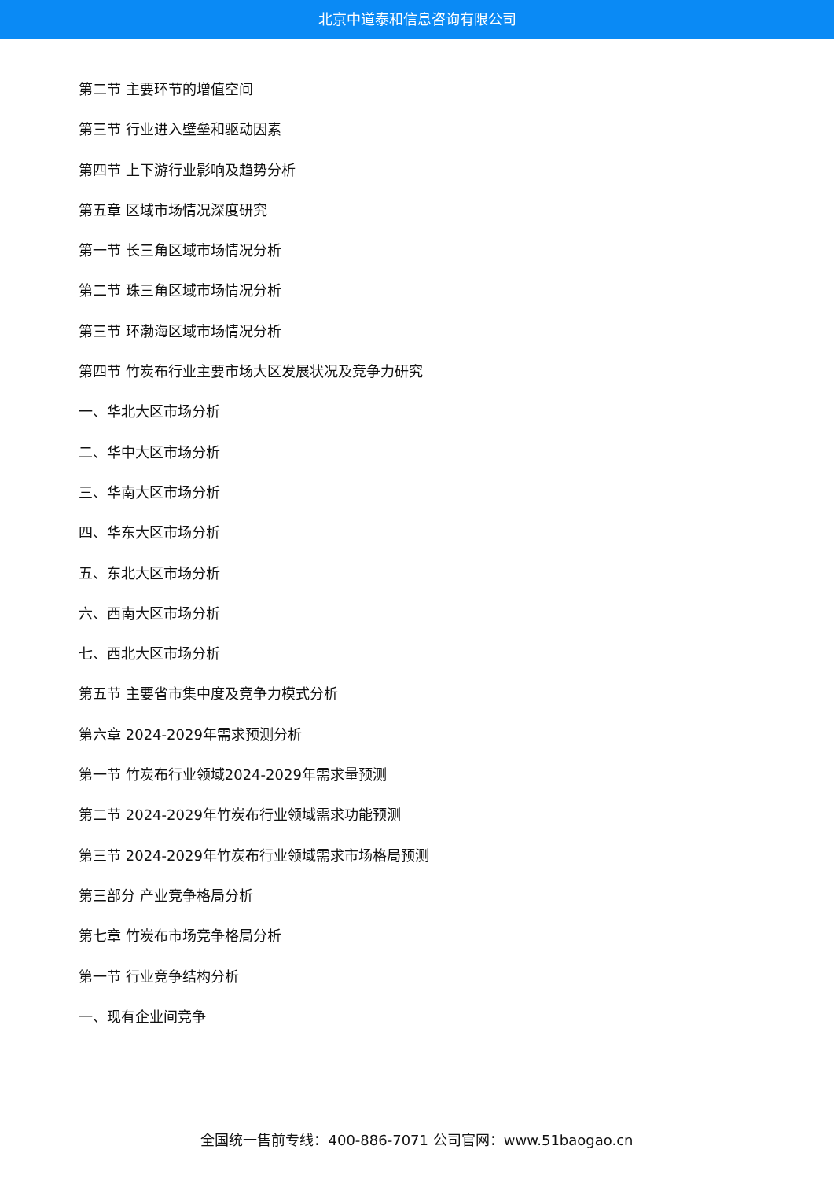北京中道泰和信息咨询有限公司
第二节 主要环节的增值空间
第三节 行业进入壁垒和驱动因素
第四节 上下游行业影响及趋势分析
第五章 区域市场情况深度研究
第一节 长三角区域市场情况分析
第二节 珠三角区域市场情况分析
第三节 环渤海区域市场情况分析
第四节 竹炭布行业主要市场大区发展状况及竞争力研究
一、华北大区市场分析
二、华中大区市场分析
三、华南大区市场分析
四、华东大区市场分析
五、东北大区市场分析
六、西南大区市场分析
七、西北大区市场分析
第五节 主要省市集中度及竞争力模式分析
第六章 2024-2029年需求预测分析
第一节 竹炭布行业领域2024-2029年需求量预测
第二节 2024-2029年竹炭布行业领域需求功能预测
第三节 2024-2029年竹炭布行业领域需求市场格局预测
第三部分 产业竞争格局分析
第七章 竹炭布市场竞争格局分析
第一节 行业竞争结构分析
一、现有企业间竞争
全国统一售前专线：400-886-7071 公司官网：www.51baogao.cn